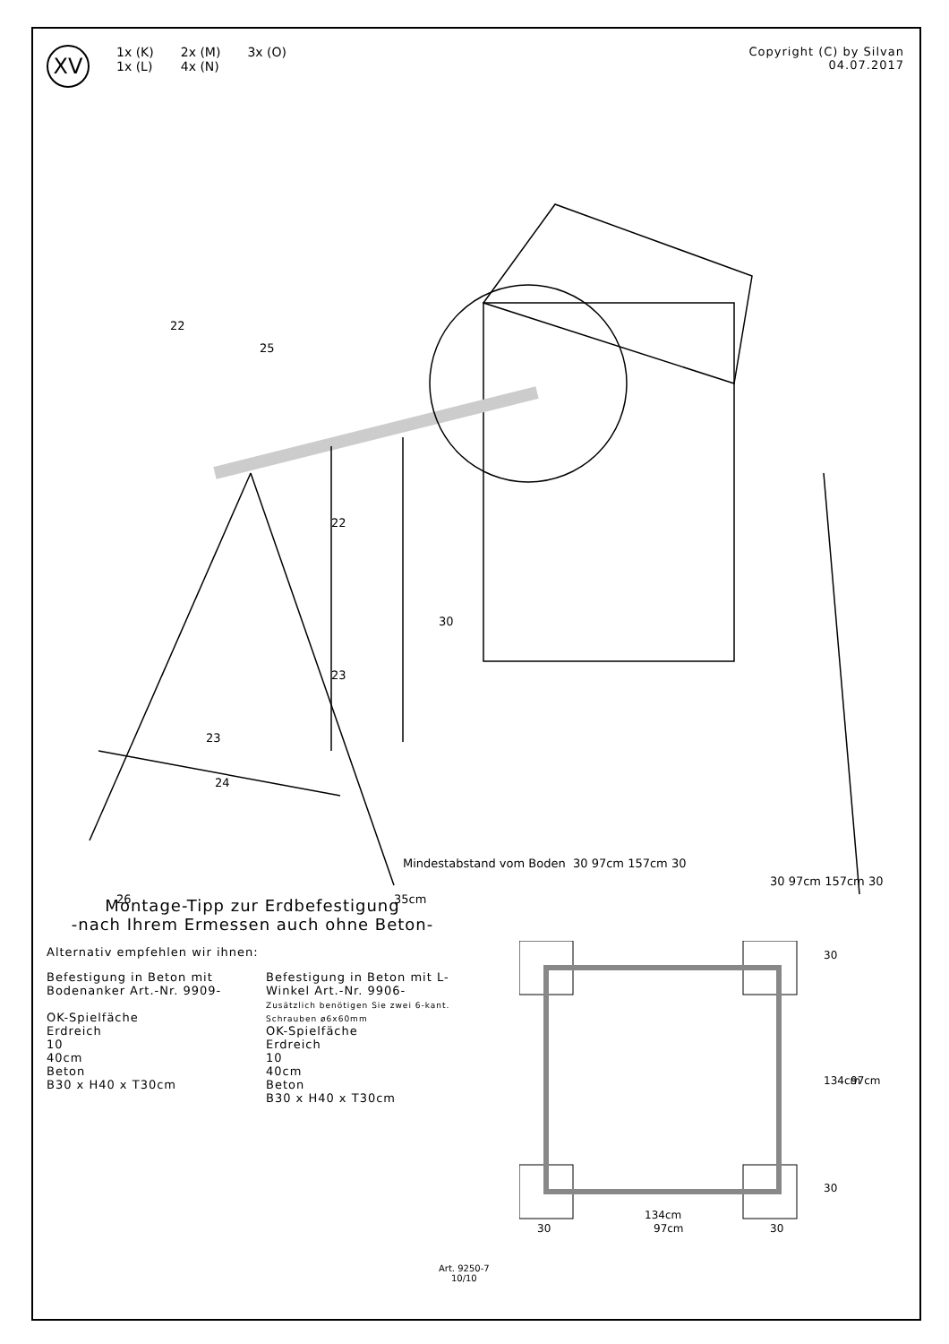XV
1x (K)
1x (L)
2x (M)
4x (N)
3x (O)
Copyright (C) by Silvan
04.07.2017
22
25
22
30
23
23
24
26
35cm
Mindestabstand vom Boden
30 97cm 157cm 30
30 97cm 157cm 30
Montage-Tipp zur Erdbefestigung
-nach Ihrem Ermessen auch ohne Beton-
Alternativ empfehlen wir ihnen:
Befestigung in Beton mit Bodenanker Art.-Nr. 9909-
OK-Spielfäche
Erdreich
10
40cm
Beton
B30 x H40 x T30cm
Befestigung in Beton mit L-Winkel Art.-Nr. 9906-
Zusätzlich benötigen Sie zwei 6-kant. Schrauben ø6x60mm
OK-Spielfäche
Erdreich
10
40cm
Beton
B30 x H40 x T30cm
134cm
30
97cm
30
30
134cm
97cm
30
Art. 9250-7
10/10